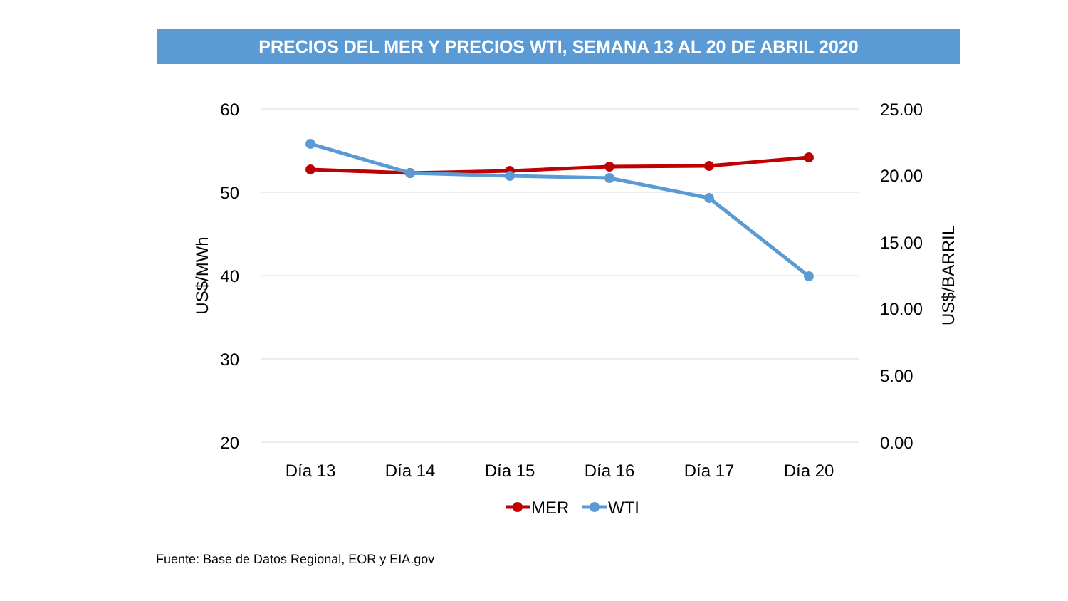PRECIOS DEL MER Y PRECIOS WTI, SEMANA 13 AL 20 DE ABRIL 2020
60
50
40
30
20
25.00
20.00
15.00
10.00
5.00
0.00
US$/MWh
US$/BARRIL
Día 13
Día 14
Día 15
Día 16
Día 17
Día 20
MER
WTI
Fuente: Base de Datos Regional, EOR y EIA.gov